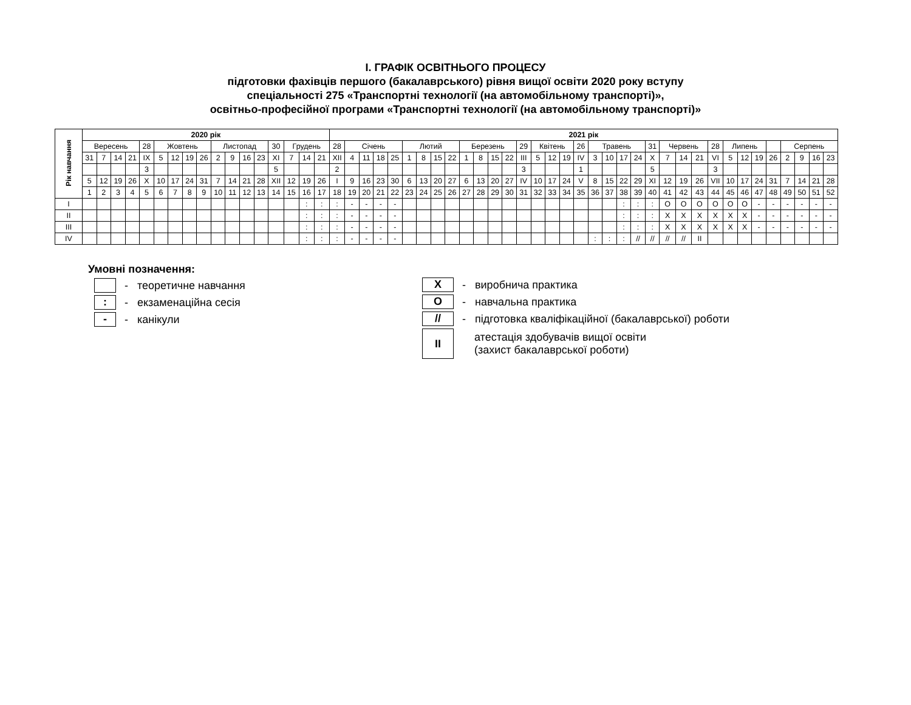І. ГРАФІК ОСВІТНЬОГО ПРОЦЕСУ
підготовки фахівців першого (бакалаврського) рівня вищої освіти 2020 року вступу
спеціальності 275 «Транспортні технології (на автомобільному транспорті)»,
освітньо-професійної програми «Транспортні технології (на автомобільному транспорті)»
| Рік навчання | 2020 рік | | | | | | | | | | | | | | | | | 2021 рік | | | | | | | | | | | | | | | | | | | | | | | | | | | | | | | | | | |
| --- | --- | --- | --- | --- | --- | --- | --- | --- | --- | --- | --- | --- | --- | --- | --- | --- | --- | --- | --- | --- | --- | --- | --- | --- | --- | --- | --- | --- | --- | --- | --- | --- | --- | --- | --- | --- | --- | --- | --- | --- | --- | --- | --- | --- | --- | --- | --- | --- | --- | --- | --- | --- |
| | Вересень | | | | 28 | Жовтень | | | | Листопад | | | | 30 | Грудень | | | 28 | Січень | | | | Лютий | | | | Березень | | | | 29 | Квітень | | | 26 | Травень | | | | 31 | Червень | | | 28 | Липень | | | | Серпень | | | |
| | 31 | 7 | 14 | 21 | IX | 5 | 12 | 19 | 26 | 2 | 9 | 16 | 23 | XI | 7 | 14 | 21 | XII | 4 | 11 | 18 | 25 | 1 | 8 | 15 | 22 | 1 | 8 | 15 | 22 | III | 5 | 12 | 19 | IV | 3 | 10 | 17 | 24 | X | 7 | 14 | 21 | VI | 5 | 12 | 19 | 26 | 2 | 9 | 16 | 23 |
| | | | | | 3 | | | | | | | | | 5 | | | | 2 | | | | | | | | | | | | | 3 | | | | 1 | | | | | 5 | | | | 3 | | | | | | | | |
| | 5 | 12 | 19 | 26 | X | 10 | 17 | 24 | 31 | 7 | 14 | 21 | 28 | XII | 12 | 19 | 26 | I | 9 | 16 | 23 | 30 | 6 | 13 | 20 | 27 | 6 | 13 | 20 | 27 | IV | 10 | 17 | 24 | V | 8 | 15 | 22 | 29 | XI | 12 | 19 | 26 | VII | 10 | 17 | 24 | 31 | 7 | 14 | 21 | 28 |
| | 1 | 2 | 3 | 4 | 5 | 6 | 7 | 8 | 9 | 10 | 11 | 12 | 13 | 14 | 15 | 16 | 17 | 18 | 19 | 20 | 21 | 22 | 23 | 24 | 25 | 26 | 27 | 28 | 29 | 30 | 31 | 32 | 33 | 34 | 35 | 36 | 37 | 38 | 39 | 40 | 41 | 42 | 43 | 44 | 45 | 46 | 47 | 48 | 49 | 50 | 51 | 52 |
| I | | | | | | | | | | | | | | | | : | : | : | - | - | - | - | | | | | | | | | | | | | | | | : | : | : | O | O | O | O | O | O | - | - | - | - | - | - |
| II | | | | | | | | | | | | | | | | : | : | : | - | - | - | - | | | | | | | | | | | | | | | | : | : | : | X | X | X | X | X | X | - | - | - | - | - | - |
| III | | | | | | | | | | | | | | | | : | : | : | - | - | - | - | | | | | | | | | | | | | | | | : | : | : | X | X | X | X | X | X | - | - | - | - | - | - |
| IV | | | | | | | | | | | | | | | | : | : | : | - | - | - | - | | | | | | | | | | | | | | : | : | : | // | // | // | // | II | | | | | | | | | |
Умовні позначення:
- теоретичне навчання
:
- екзаменаційна сесія
-
- канікули
X
- виробнича практика
O
- навчальна практика
//
- підготовка кваліфікаційної (бакалаврської) роботи
II
атестація здобувачів вищої освіти
(захист бакалаврської роботи)